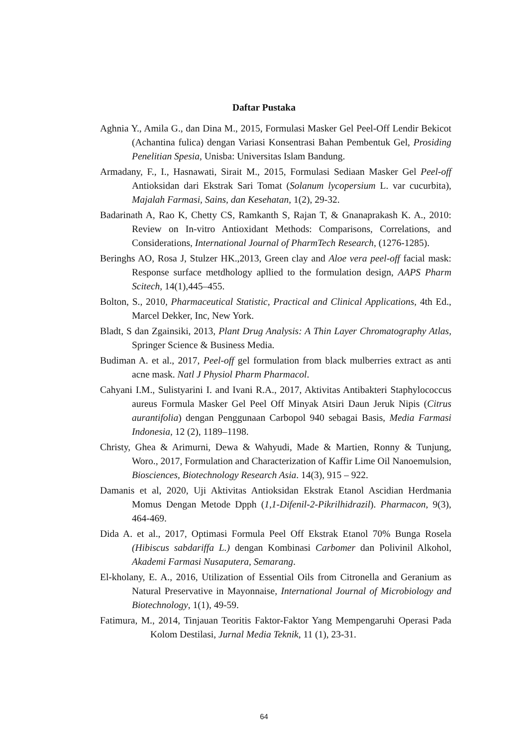Daftar Pustaka
Aghnia Y., Amila G., dan Dina M., 2015, Formulasi Masker Gel Peel-Off Lendir Bekicot (Achantina fulica) dengan Variasi Konsentrasi Bahan Pembentuk Gel, Prosiding Penelitian Spesia, Unisba: Universitas Islam Bandung.
Armadany, F., I., Hasnawati, Sirait M., 2015, Formulasi Sediaan Masker Gel Peel-off Antioksidan dari Ekstrak Sari Tomat (Solanum lycopersium L. var cucurbita), Majalah Farmasi, Sains, dan Kesehatan, 1(2), 29-32.
Badarinath A, Rao K, Chetty CS, Ramkanth S, Rajan T, & Gnanaprakash K. A., 2010: Review on In-vitro Antioxidant Methods: Comparisons, Correlations, and Considerations, International Journal of PharmTech Research, (1276-1285).
Beringhs AO, Rosa J, Stulzer HK.,2013, Green clay and Aloe vera peel-off facial mask: Response surface metdhology apllied to the formulation design, AAPS Pharm Scitech, 14(1),445–455.
Bolton, S., 2010, Pharmaceutical Statistic, Practical and Clinical Applications, 4th Ed., Marcel Dekker, Inc, New York.
Bladt, S dan Zgainsiki, 2013, Plant Drug Analysis: A Thin Layer Chromatography Atlas, Springer Science & Business Media.
Budiman A. et al., 2017, Peel-off gel formulation from black mulberries extract as anti acne mask. Natl J Physiol Pharm Pharmacol.
Cahyani I.M., Sulistyarini I. and Ivani R.A., 2017, Aktivitas Antibakteri Staphylococcus aureus Formula Masker Gel Peel Off Minyak Atsiri Daun Jeruk Nipis (Citrus aurantifolia) dengan Penggunaan Carbopol 940 sebagai Basis, Media Farmasi Indonesia, 12 (2), 1189–1198.
Christy, Ghea & Arimurni, Dewa & Wahyudi, Made & Martien, Ronny & Tunjung, Woro., 2017, Formulation and Characterization of Kaffir Lime Oil Nanoemulsion, Biosciences, Biotechnology Research Asia. 14(3), 915 – 922.
Damanis et al, 2020, Uji Aktivitas Antioksidan Ekstrak Etanol Ascidian Herdmania Momus Dengan Metode Dpph (1,1-Difenil-2-Pikrilhidrazil). Pharmacon, 9(3), 464-469.
Dida A. et al., 2017, Optimasi Formula Peel Off Ekstrak Etanol 70% Bunga Rosela (Hibiscus sabdariffa L.) dengan Kombinasi Carbomer dan Polivinil Alkohol, Akademi Farmasi Nusaputera, Semarang.
El-kholany, E. A., 2016, Utilization of Essential Oils from Citronella and Geranium as Natural Preservative in Mayonnaise, International Journal of Microbiology and Biotechnology, 1(1), 49-59.
Fatimura, M., 2014, Tinjauan Teoritis Faktor-Faktor Yang Mempengaruhi Operasi Pada Kolom Destilasi, Jurnal Media Teknik, 11 (1), 23-31.
64